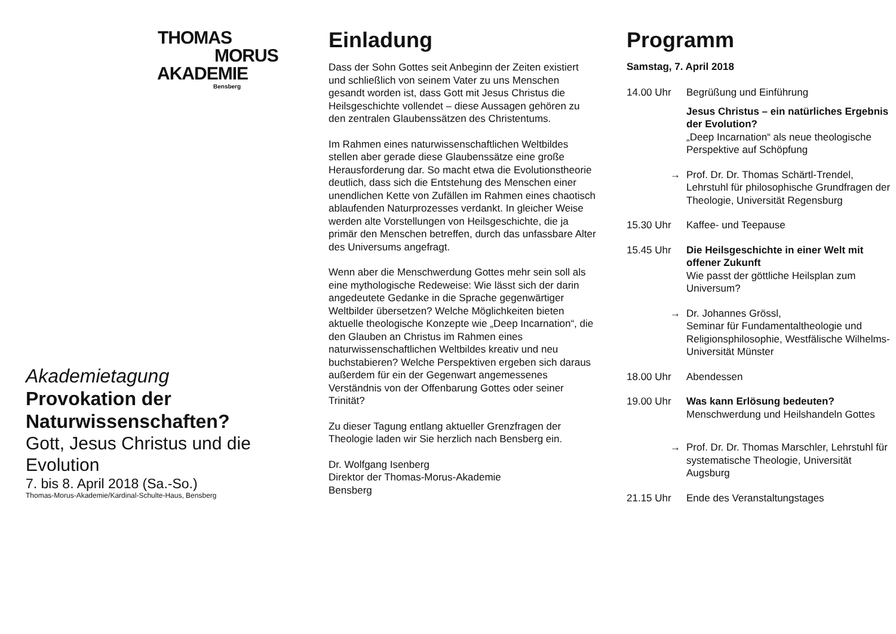THOMAS
MORUS
AKADEMIE
Bensberg
Akademietagung
Provokation der Naturwissenschaften?
Gott, Jesus Christus und die Evolution
7. bis 8. April 2018 (Sa.-So.)
Thomas-Morus-Akademie/Kardinal-Schulte-Haus, Bensberg
Einladung
Dass der Sohn Gottes seit Anbeginn der Zeiten existiert und schließlich von seinem Vater zu uns Menschen gesandt worden ist, dass Gott mit Jesus Christus die Heilsgeschichte vollendet – diese Aussagen gehören zu den zentralen Glaubenssätzen des Christentums.
Im Rahmen eines naturwissenschaftlichen Weltbildes stellen aber gerade diese Glaubenssätze eine große Herausforderung dar. So macht etwa die Evolutionstheorie deutlich, dass sich die Entstehung des Menschen einer unendlichen Kette von Zufällen im Rahmen eines chaotisch ablaufenden Naturprozesses verdankt. In gleicher Weise werden alte Vorstellungen von Heilsgeschichte, die ja primär den Menschen betreffen, durch das unfassbare Alter des Universums angefragt.
Wenn aber die Menschwerdung Gottes mehr sein soll als eine mythologische Redeweise: Wie lässt sich der darin angedeutete Gedanke in die Sprache gegenwärtiger Weltbilder übersetzen? Welche Möglichkeiten bieten aktuelle theologische Konzepte wie „Deep Incarnation“, die den Glauben an Christus im Rahmen eines naturwissenschaftlichen Weltbildes kreativ und neu buchstabieren? Welche Perspektiven ergeben sich daraus außerdem für ein der Gegenwart angemessenes Verständnis von der Offenbarung Gottes oder seiner Trinität?
Zu dieser Tagung entlang aktueller Grenzfragen der Theologie laden wir Sie herzlich nach Bensberg ein.
Dr. Wolfgang Isenberg
Direktor der Thomas-Morus-Akademie
Bensberg
Programm
Samstag, 7. April 2018
14.00 Uhr Begrüßung und Einführung
Jesus Christus – ein natürliches Ergebnis der Evolution?
„Deep Incarnation“ als neue theologische Perspektive auf Schöpfung
→ Prof. Dr. Dr. Thomas Schärtl-Trendel, Lehrstuhl für philosophische Grundfragen der Theologie, Universität Regensburg
15.30 Uhr Kaffee- und Teepause
15.45 Uhr Die Heilsgeschichte in einer Welt mit offener Zukunft
Wie passt der göttliche Heilsplan zum Universum?
→ Dr. Johannes Grössl,
Seminar für Fundamentaltheologie und Religionsphilosophie, Westfälische Wilhelms-Universität Münster
18.00 Uhr Abendessen
19.00 Uhr Was kann Erlösung bedeuten?
Menschwerdung und Heilshandeln Gottes
→ Prof. Dr. Dr. Thomas Marschler, Lehrstuhl für systematische Theologie, Universität Augsburg
21.15 Uhr Ende des Veranstaltungstages